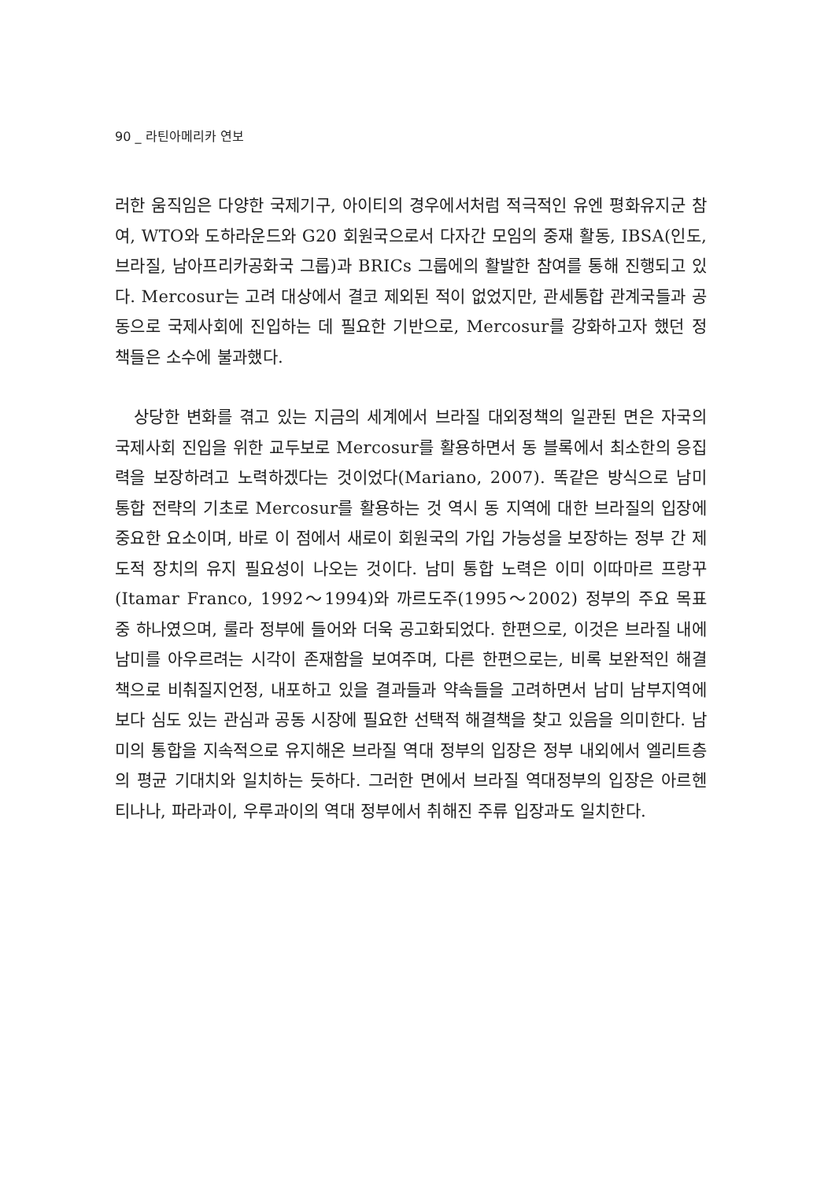90 _ 라틴아메리카 연보
러한 움직임은 다양한 국제기구, 아이티의 경우에서처럼 적극적인 유엔 평화유지군 참여, WTO와 도하라운드와 G20 회원국으로서 다자간 모임의 중재 활동, IBSA(인도, 브라질, 남아프리카공화국 그룹)과 BRICs 그룹에의 활발한 참여를 통해 진행되고 있다. Mercosur는 고려 대상에서 결코 제외된 적이 없었지만, 관세통합 관계국들과 공동으로 국제사회에 진입하는 데 필요한 기반으로, Mercosur를 강화하고자 했던 정책들은 소수에 불과했다.
상당한 변화를 겪고 있는 지금의 세계에서 브라질 대외정책의 일관된 면은 자국의 국제사회 진입을 위한 교두보로 Mercosur를 활용하면서 동 블록에서 최소한의 응집력을 보장하려고 노력하겠다는 것이었다(Mariano, 2007). 똑같은 방식으로 남미 통합 전략의 기초로 Mercosur를 활용하는 것 역시 동 지역에 대한 브라질의 입장에 중요한 요소이며, 바로 이 점에서 새로이 회원국의 가입 가능성을 보장하는 정부 간 제도적 장치의 유지 필요성이 나오는 것이다. 남미 통합 노력은 이미 이따마르 프랑꾸(Itamar Franco, 1992～1994)와 까르도주(1995～2002) 정부의 주요 목표 중 하나였으며, 룰라 정부에 들어와 더욱 공고화되었다. 한편으로, 이것은 브라질 내에 남미를 아우르려는 시각이 존재함을 보여주며, 다른 한편으로는, 비록 보완적인 해결책으로 비춰질지언정, 내포하고 있을 결과들과 약속들을 고려하면서 남미 남부지역에 보다 심도 있는 관심과 공동 시장에 필요한 선택적 해결책을 찾고 있음을 의미한다. 남미의 통합을 지속적으로 유지해온 브라질 역대 정부의 입장은 정부 내외에서 엘리트층의 평균 기대치와 일치하는 듯하다. 그러한 면에서 브라질 역대정부의 입장은 아르헨티나나, 파라과이, 우루과이의 역대 정부에서 취해진 주류 입장과도 일치한다.